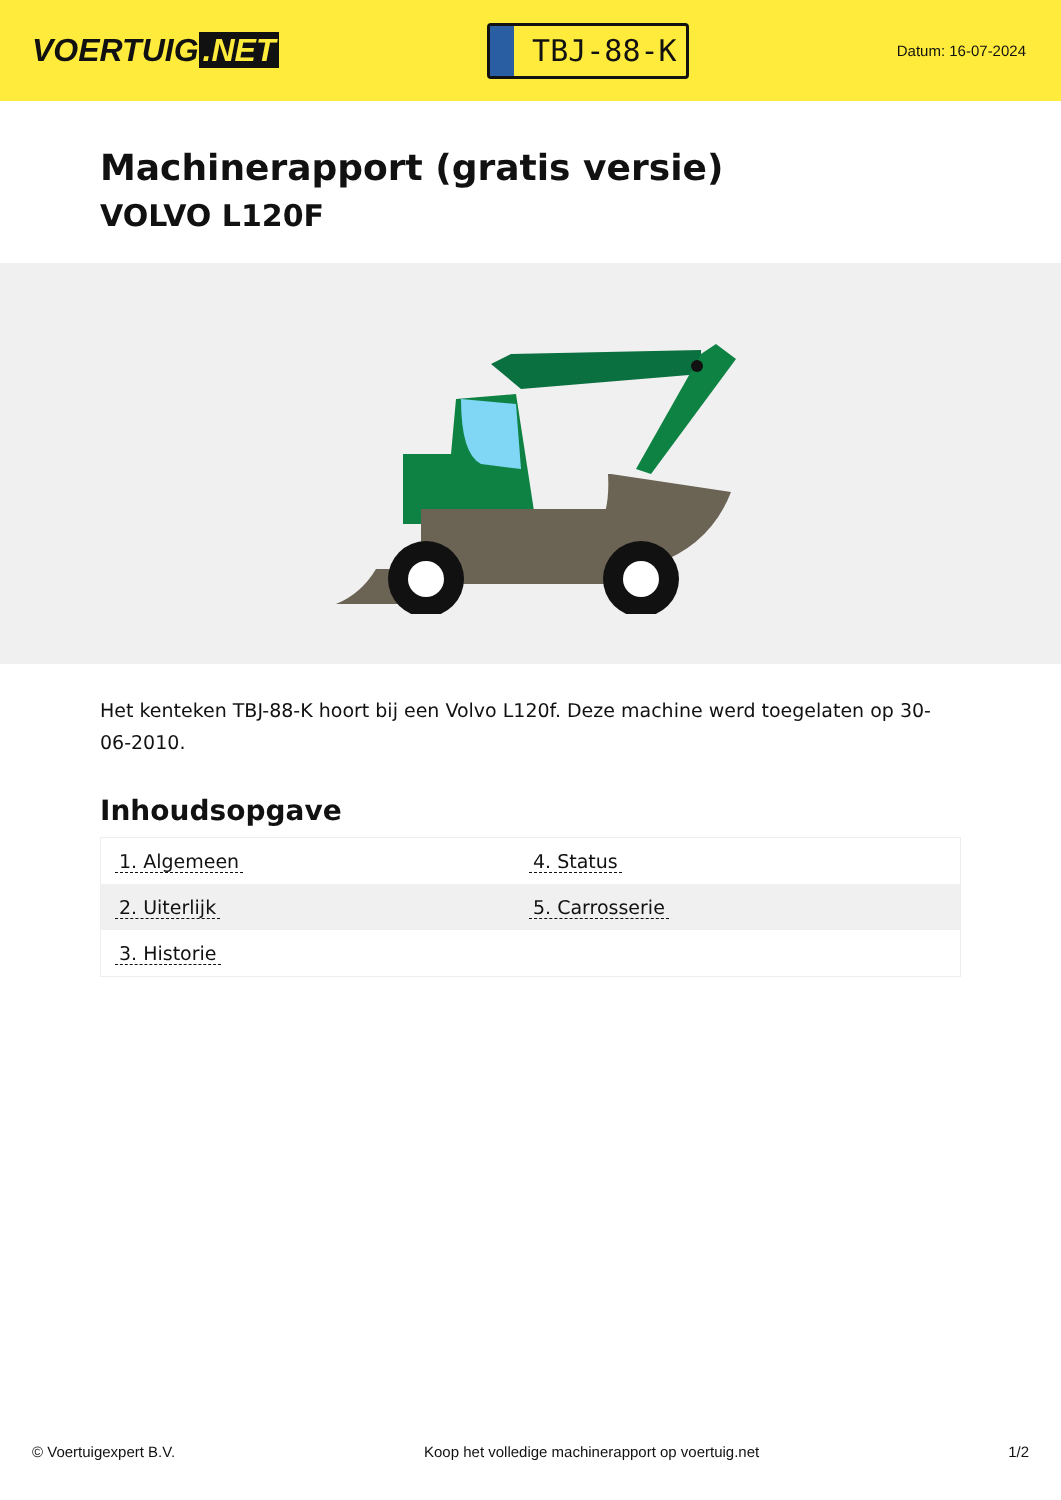VOERTUIG.NET
TBJ-88-K
Datum: 16-07-2024
Machinerapport (gratis versie)
VOLVO L120F
Het kenteken TBJ-88-K hoort bij een Volvo L120f. Deze machine werd toegelaten op 30-06-2010.
Inhoudsopgave
| 1. Algemeen | 4. Status |
| 2. Uiterlijk | 5. Carrosserie |
| 3. Historie | |
© Voertuigexpert B.V. Koop het volledige machinerapport op voertuig.net 1/2